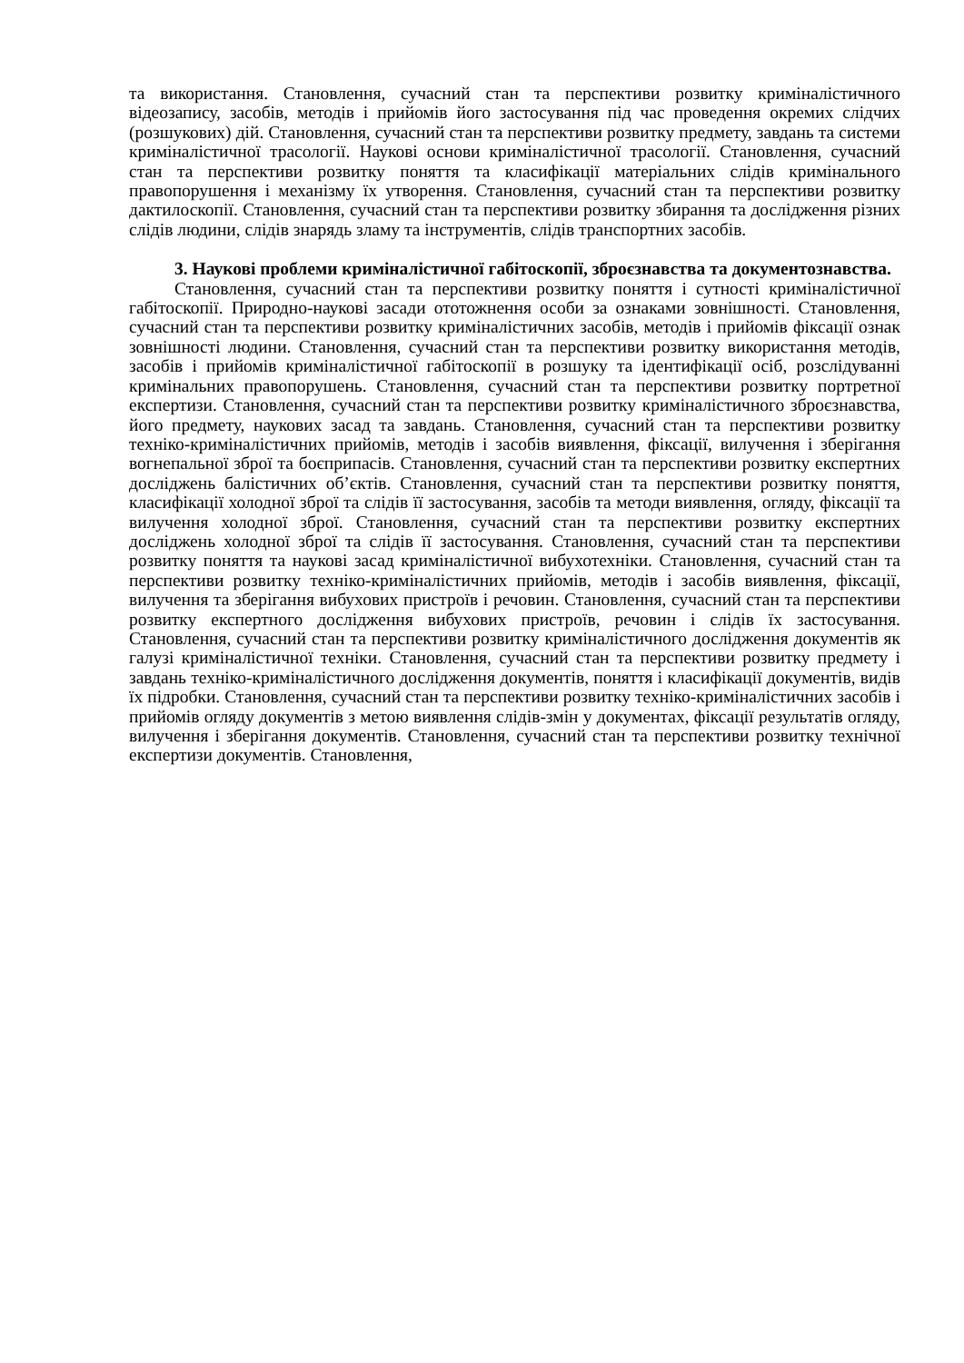та використання. Становлення, сучасний стан та перспективи розвитку криміналістичного відеозапису, засобів, методів і прийомів його застосування під час проведення окремих слідчих (розшукових) дій. Становлення, сучасний стан та перспективи розвитку предмету, завдань та системи криміналістичної трасології. Наукові основи криміналістичної трасології. Становлення, сучасний стан та перспективи розвитку поняття та класифікації матеріальних слідів кримінального правопорушення і механізму їх утворення. Становлення, сучасний стан та перспективи розвитку дактилоскопії. Становлення, сучасний стан та перспективи розвитку збирання та дослідження різних слідів людини, слідів знарядь зламу та інструментів, слідів транспортних засобів.
3. Наукові проблеми криміналістичної габітоскопії, зброєзнавства та документознавства.
Становлення, сучасний стан та перспективи розвитку поняття і сутності криміналістичної габітоскопії. Природно-наукові засади ототожнення особи за ознаками зовнішності. Становлення, сучасний стан та перспективи розвитку криміналістичних засобів, методів і прийомів фіксації ознак зовнішності людини. Становлення, сучасний стан та перспективи розвитку використання методів, засобів і прийомів криміналістичної габітоскопії в розшуку та ідентифікації осіб, розслідуванні кримінальних правопорушень. Становлення, сучасний стан та перспективи розвитку портретної експертизи. Становлення, сучасний стан та перспективи розвитку криміналістичного зброєзнавства, його предмету, наукових засад та завдань. Становлення, сучасний стан та перспективи розвитку техніко-криміналістичних прийомів, методів і засобів виявлення, фіксації, вилучення і зберігання вогнепальної зброї та боєприпасів. Становлення, сучасний стан та перспективи розвитку експертних досліджень балістичних об’єктів. Становлення, сучасний стан та перспективи розвитку поняття, класифікації холодної зброї та слідів її застосування, засобів та методи виявлення, огляду, фіксації та вилучення холодної зброї. Становлення, сучасний стан та перспективи розвитку експертних досліджень холодної зброї та слідів її застосування. Становлення, сучасний стан та перспективи розвитку поняття та наукові засад криміналістичної вибухотехніки. Становлення, сучасний стан та перспективи розвитку техніко-криміналістичних прийомів, методів і засобів виявлення, фіксації, вилучення та зберігання вибухових пристроїв і речовин. Становлення, сучасний стан та перспективи розвитку експертного дослідження вибухових пристроїв, речовин і слідів їх застосування. Становлення, сучасний стан та перспективи розвитку криміналістичного дослідження документів як галузі криміналістичної техніки. Становлення, сучасний стан та перспективи розвитку предмету і завдань техніко-криміналістичного дослідження документів, поняття і класифікації документів, видів їх підробки. Становлення, сучасний стан та перспективи розвитку техніко-криміналістичних засобів і прийомів огляду документів з метою виявлення слідів-змін у документах, фіксації результатів огляду, вилучення і зберігання документів. Становлення, сучасний стан та перспективи розвитку технічної експертизи документів. Становлення,